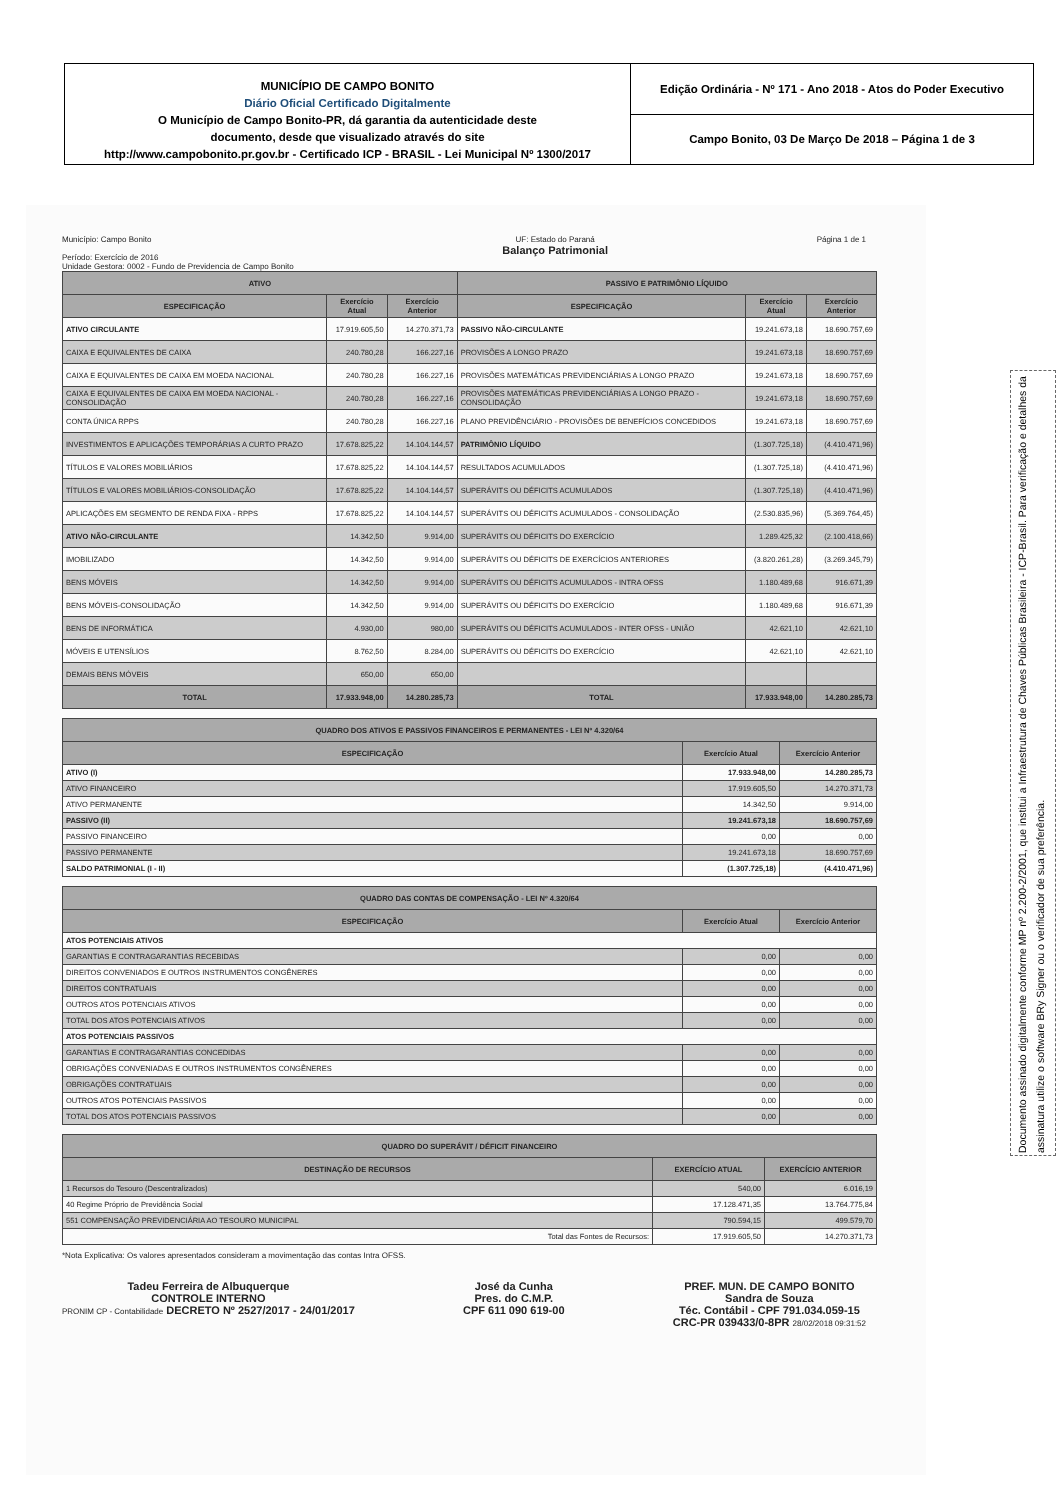MUNICÍPIO DE CAMPO BONITO
Diário Oficial Certificado Digitalmente
O Município de Campo Bonito-PR, dá garantia da autenticidade deste
documento, desde que visualizado através do site
http://www.campobonito.pr.gov.br - Certificado ICP - BRASIL - Lei Municipal Nº 1300/2017
Edição Ordinária - Nº 171 - Ano 2018 - Atos do Poder Executivo
Campo Bonito, 03 De Março De 2018 – Página 1 de 3
Município: Campo Bonito
Período: Exercício de 2016
Unidade Gestora: 0002 - Fundo de Previdencia de Campo Bonito UF: Estado do Paraná
Balanço Patrimonial Página 1 de 1
| ATIVO | | | PASSIVO E PATRIMÔNIO LÍQUIDO | | |
| --- | --- | --- | --- | --- | --- |
| ESPECIFICAÇÃO | Exercício Atual | Exercício Anterior | ESPECIFICAÇÃO | Exercício Atual | Exercício Anterior |
| ATIVO CIRCULANTE | 17.919.605,50 | 14.270.371,73 | PASSIVO NÃO-CIRCULANTE | 19.241.673,18 | 18.690.757,69 |
| CAIXA E EQUIVALENTES DE CAIXA | 240.780,28 | 166.227,16 | PROVISÕES A LONGO PRAZO | 19.241.673,18 | 18.690.757,69 |
| CAIXA E EQUIVALENTES DE CAIXA EM MOEDA NACIONAL | 240.780,28 | 166.227,16 | PROVISÕES MATEMÁTICAS PREVIDENCIÁRIAS A LONGO PRAZO | 19.241.673,18 | 18.690.757,69 |
| CAIXA E EQUIVALENTES DE CAIXA EM MOEDA NACIONAL - CONSOLIDAÇÃO | 240.780,28 | 166.227,16 | PROVISÕES MATEMÁTICAS PREVIDENCIÁRIAS A LONGO PRAZO - CONSOLIDAÇÃO | 19.241.673,18 | 18.690.757,69 |
| CONTA ÚNICA RPPS | 240.780,28 | 166.227,16 | PLANO PREVIDÊNCIÁRIO - PROVISÕES DE BENEFÍCIOS CONCEDIDOS | 19.241.673,18 | 18.690.757,69 |
| INVESTIMENTOS E APLICAÇÕES TEMPORÁRIAS A CURTO PRAZO | 17.678.825,22 | 14.104.144,57 | PATRIMÔNIO LÍQUIDO | (1.307.725,18) | (4.410.471,96) |
| TÍTULOS E VALORES MOBILIÁRIOS | 17.678.825,22 | 14.104.144,57 | RESULTADOS ACUMULADOS | (1.307.725,18) | (4.410.471,96) |
| TÍTULOS E VALORES MOBILIÁRIOS-CONSOLIDAÇÃO | 17.678.825,22 | 14.104.144,57 | SUPERÁVITS OU DÉFICITS ACUMULADOS | (1.307.725,18) | (4.410.471,96) |
| APLICAÇÕES EM SEGMENTO DE RENDA FIXA - RPPS | 17.678.825,22 | 14.104.144,57 | SUPERÁVITS OU DÉFICITS ACUMULADOS - CONSOLIDAÇÃO | (2.530.835,96) | (5.369.764,45) |
| ATIVO NÃO-CIRCULANTE | 14.342,50 | 9.914,00 | SUPERÁVITS OU DÉFICITS DO EXERCÍCIO | 1.289.425,32 | (2.100.418,66) |
| IMOBILIZADO | 14.342,50 | 9.914,00 | SUPERÁVITS OU DÉFICITS DE EXERCÍCIOS ANTERIORES | (3.820.261,28) | (3.269.345,79) |
| BENS MÓVEIS | 14.342,50 | 9.914,00 | SUPERÁVITS OU DÉFICITS ACUMULADOS - INTRA OFSS | 1.180.489,68 | 916.671,39 |
| BENS MÓVEIS-CONSOLIDAÇÃO | 14.342,50 | 9.914,00 | SUPERÁVITS OU DÉFICITS DO EXERCÍCIO | 1.180.489,68 | 916.671,39 |
| BENS DE INFORMÁTICA | 4.930,00 | 980,00 | SUPERÁVITS OU DÉFICITS ACUMULADOS - INTER OFSS - UNIÃO | 42.621,10 | 42.621,10 |
| MÓVEIS E UTENSÍLIOS | 8.762,50 | 8.284,00 | SUPERÁVITS OU DÉFICITS DO EXERCÍCIO | 42.621,10 | 42.621,10 |
| DEMAIS BENS MÓVEIS | 650,00 | 650,00 | | | |
| TOTAL | 17.933.948,00 | 14.280.285,73 | TOTAL | 17.933.948,00 | 14.280.285,73 |
| QUADRO DOS ATIVOS E PASSIVOS FINANCEIROS E PERMANENTES - LEI Nº 4.320/64 | | |
| --- | --- | --- |
| ESPECIFICAÇÃO | Exercício Atual | Exercício Anterior |
| ATIVO (I) | 17.933.948,00 | 14.280.285,73 |
| ATIVO FINANCEIRO | 17.919.605,50 | 14.270.371,73 |
| ATIVO PERMANENTE | 14.342,50 | 9.914,00 |
| PASSIVO (II) | 19.241.673,18 | 18.690.757,69 |
| PASSIVO FINANCEIRO | 0,00 | 0,00 |
| PASSIVO PERMANENTE | 19.241.673,18 | 18.690.757,69 |
| SALDO PATRIMONIAL (I - II) | (1.307.725,18) | (4.410.471,96) |
| QUADRO DAS CONTAS DE COMPENSAÇÃO - LEI Nº 4.320/64 | | |
| --- | --- | --- |
| ESPECIFICAÇÃO | Exercício Atual | Exercício Anterior |
| ATOS POTENCIAIS ATIVOS | | |
| GARANTIAS E CONTRAGARANTIAS RECEBIDAS | 0,00 | 0,00 |
| DIREITOS CONVENIADOS E OUTROS INSTRUMENTOS CONGÊNERES | 0,00 | 0,00 |
| DIREITOS CONTRATUAIS | 0,00 | 0,00 |
| OUTROS ATOS POTENCIAIS ATIVOS | 0,00 | 0,00 |
| TOTAL DOS ATOS POTENCIAIS ATIVOS | 0,00 | 0,00 |
| ATOS POTENCIAIS PASSIVOS | | |
| GARANTIAS E CONTRAGARANTIAS CONCEDIDAS | 0,00 | 0,00 |
| OBRIGAÇÕES CONVENIADAS E OUTROS INSTRUMENTOS CONGÊNERES | 0,00 | 0,00 |
| OBRIGAÇÕES CONTRATUAIS | 0,00 | 0,00 |
| OUTROS ATOS POTENCIAIS PASSIVOS | 0,00 | 0,00 |
| TOTAL DOS ATOS POTENCIAIS PASSIVOS | 0,00 | 0,00 |
| QUADRO DO SUPERÁVIT / DÉFICIT FINANCEIRO | | |
| --- | --- | --- |
| DESTINAÇÃO DE RECURSOS | EXERCÍCIO ATUAL | EXERCÍCIO ANTERIOR |
| 1 Recursos do Tesouro (Descentralizados) | 540,00 | 6.016,19 |
| 40 Regime Próprio de Previdência Social | 17.128.471,35 | 13.764.775,84 |
| 551 COMPENSAÇÃO PREVIDENCIÁRIA AO TESOURO MUNICIPAL | 790.594,15 | 499.579,70 |
| Total das Fontes de Recursos: | 17.919.605,50 | 14.270.371,73 |
*Nota Explicativa: Os valores apresentados consideram a movimentação das contas Intra OFSS.
Tadeu Ferreira de Albuquerque
CONTROLE INTERNO
PRONIM CP - Contabilidade DECRETO Nº 2527/2017 - 24/01/2017
José da Cunha
Pres. do C.M.P.
CPF 611 090 619-00
PREF. MUN. DE CAMPO BONITO
Sandra de Souza
Téc. Contábil - CPF 791.034.059-15
CRC-PR 039433/0-8PR 28/02/2018 09:31:52
Documento assinado digitalmente conforme MP nº 2.200-2/2001, que institui a Infraestrutura de Chaves Públicas Brasileira - ICP-Brasil. Para verificação e detalhes da assinatura utilize o software BRy Signer ou o verificador de sua preferência.